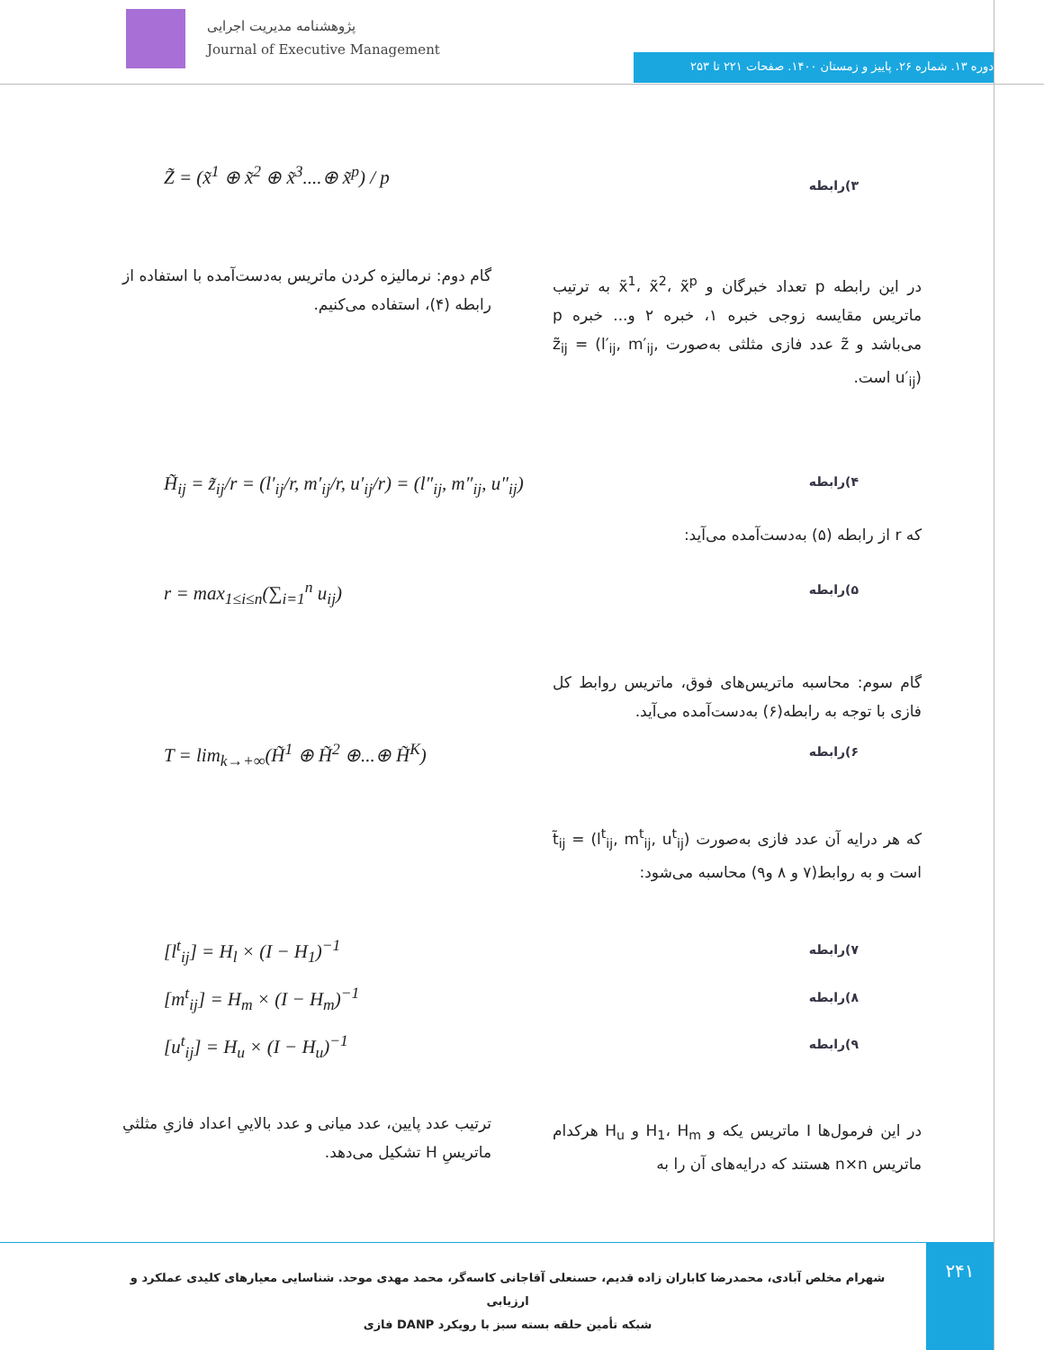پژوهشنامه مدیریت اجرایی
Journal of Executive Management
دوره ۱۳. شماره ۲۶. پاییز و زمستان ۱۴۰۰. صفحات ۲۲۱ تا ۲۵۳
Z̃ = (x̃<sup>1</sup> ⊕ x̃<sup>2</sup> ⊕ x̃<sup>3</sup>....⊕ x̃<sup>p</sup>) / p
۳)رابطه
در این رابطه p تعداد خبرگان و x̃<sup>1</sup>، x̃<sup>2</sup>، x̃<sup>p</sup> به ترتیب ماتریس مقایسه زوجی خبره ۱، خبره ۲ و... خبره p می‌باشد و z̃ عدد فازی مثلثی به‌صورت z̃<sub>ij</sub> = (l′<sub>ij</sub>, m′<sub>ij</sub>, u′<sub>ij</sub>) است.
گام دوم: نرمالیزه کردن ماتریس به‌دست‌آمده با استفاده از رابطه (۴)، استفاده می‌کنیم.
H̃<sub>ij</sub> = z̃<sub>ij</sub>/r = (l′<sub>ij</sub>/r, m′<sub>ij</sub>/r, u′<sub>ij</sub>/r) = (l″<sub>ij</sub>, m″<sub>ij</sub>, u″<sub>ij</sub>)
۴)رابطه
که r از رابطه (۵) به‌دست‌آمده می‌آید:
r = max<sub>1≤i≤n</sub>(∑<sub>i=1</sub><sup>n</sup> u<sub>ij</sub>) ۵)رابطه
گام سوم: محاسبه ماتریس‌های فوق، ماتریس روابط کل فازی با توجه به رابطه(۶) به‌دست‌آمده می‌آید.
T = lim<sub>k→+∞</sub>(H̃<sup>1</sup> ⊕ H̃<sup>2</sup> ⊕...⊕ H̃<sup>K</sup>)
۶)رابطه
که هر درایه آن عدد فازی به‌صورت t̃<sub>ij</sub> = (l<sup>t</sup><sub>ij</sub>, m<sup>t</sup><sub>ij</sub>, u<sup>t</sup><sub>ij</sub>) است و به روابط(۷ و ۸ و۹) محاسبه می‌شود:
[l<sup>t</sup><sub>ij</sub>] = H<sub>l</sub> × (I − H<sub>1</sub>)<sup>−1</sup> ۷)رابطه
[m<sup>t</sup><sub>ij</sub>] = H<sub>m</sub> × (I − H<sub>m</sub>)<sup>−1</sup> ۸)رابطه
[u<sup>t</sup><sub>ij</sub>] = H<sub>u</sub> × (I − H<sub>u</sub>)<sup>−1</sup> ۹)رابطه
در این فرمول‌ها I ماتریس یکه و H<sub>1</sub>، H<sub>m</sub> و H<sub>u</sub> هرکدام ماتریس n×n هستند که درایه‌های آن را به
ترتیب عدد پایین، عدد میانی و عدد بالاییِ اعداد فازیِ مثلثیِ ماتریسِ H تشکیل می‌دهد.
۲۴۱
شهرام مخلص آبادی، محمدرضا کاباران زاده قدیم، حسنعلی آقاجانی کاسه‌گر، محمد مهدی موحد. شناسایی معیارهای کلیدی عملکرد و ارزیابی
شبکه تأمین حلقه بسته سبز با رویکرد DANP فازی